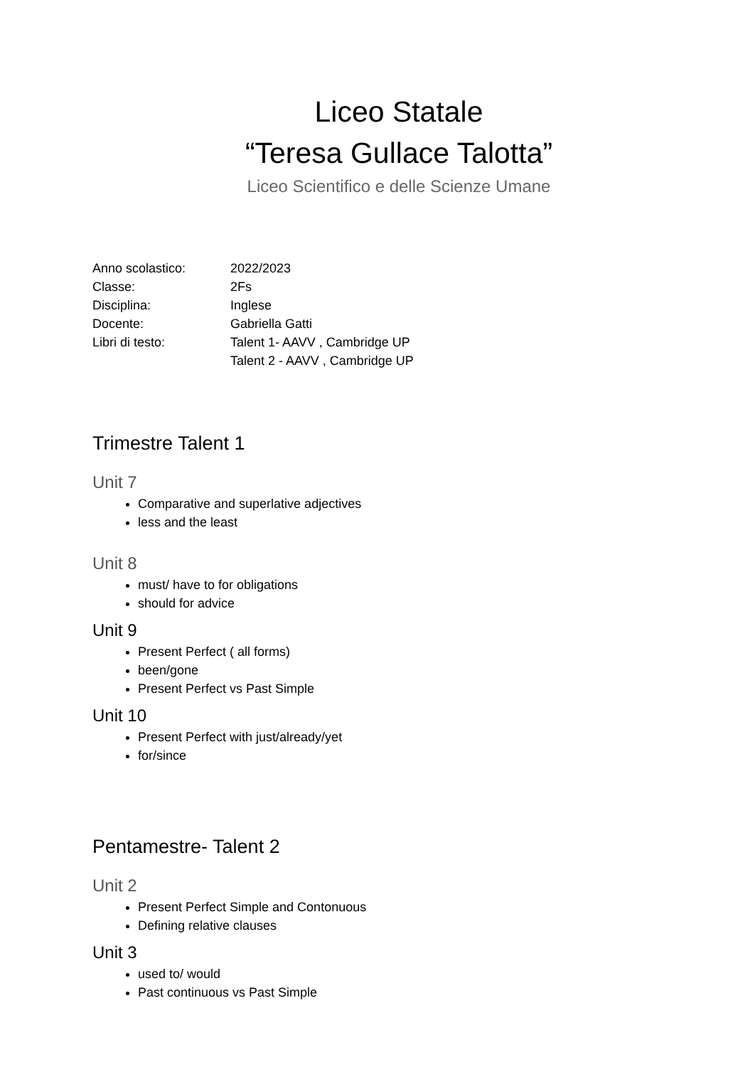Liceo Statale
“Teresa Gullace Talotta”
Liceo Scientifico e delle Scienze Umane
Anno scolastico: 2022/2023
Classe: 2Fs
Disciplina: Inglese
Docente: Gabriella Gatti
Libri di testo: Talent 1- AAVV , Cambridge UP
Talent 2 - AAVV , Cambridge UP
Trimestre Talent 1
Unit 7
Comparative and superlative adjectives
less and the least
Unit 8
must/ have to for obligations
should for advice
Unit 9
Present Perfect ( all forms)
been/gone
Present Perfect vs Past Simple
Unit 10
Present Perfect with just/already/yet
for/since
Pentamestre- Talent 2
Unit 2
Present Perfect Simple and Contonuous
Defining relative clauses
Unit 3
used to/ would
Past continuous vs Past Simple